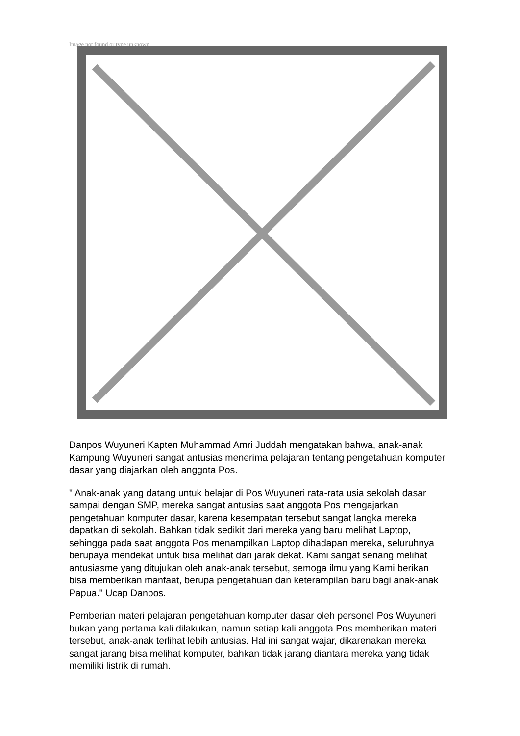Image not found or type unknown
Danpos Wuyuneri Kapten Muhammad Amri Juddah mengatakan bahwa, anak-anak Kampung Wuyuneri sangat antusias menerima pelajaran tentang pengetahuan komputer dasar yang diajarkan oleh anggota Pos.
" Anak-anak yang datang untuk belajar di Pos Wuyuneri rata-rata usia sekolah dasar sampai dengan SMP, mereka sangat antusias saat anggota Pos mengajarkan pengetahuan komputer dasar, karena kesempatan tersebut sangat langka mereka dapatkan di sekolah. Bahkan tidak sedikit dari mereka yang baru melihat Laptop, sehingga pada saat anggota Pos menampilkan Laptop dihadapan mereka, seluruhnya berupaya mendekat untuk bisa melihat dari jarak dekat. Kami sangat senang melihat antusiasme yang ditujukan oleh anak-anak tersebut, semoga ilmu yang Kami berikan bisa memberikan manfaat, berupa pengetahuan dan keterampilan baru bagi anak-anak Papua." Ucap Danpos.
Pemberian materi pelajaran pengetahuan komputer dasar oleh personel Pos Wuyuneri bukan yang pertama kali dilakukan, namun setiap kali anggota Pos memberikan materi tersebut, anak-anak terlihat lebih antusias. Hal ini sangat wajar, dikarenakan mereka sangat jarang bisa melihat komputer, bahkan tidak jarang diantara mereka yang tidak memiliki listrik di rumah.